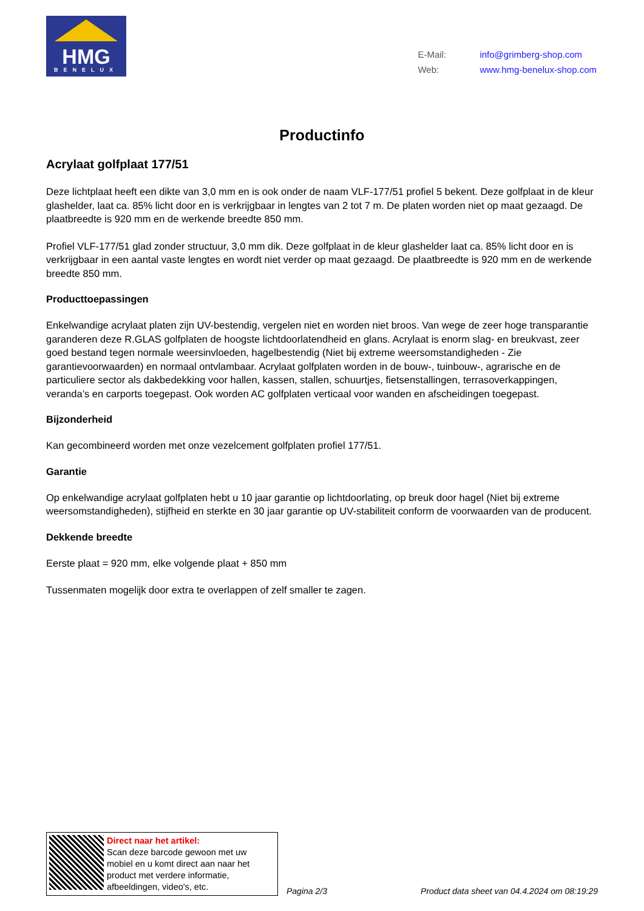HMG
BENELUX
| E-Mail: | info@grimberg-shop.com |
| Web: | www.hmg-benelux-shop.com |
Productinfo
Acrylaat golfplaat 177/51
Deze lichtplaat heeft een dikte van 3,0 mm en is ook onder de naam VLF-177/51 profiel 5 bekent. Deze golfplaat in de kleur glashelder, laat ca. 85% licht door en is verkrijgbaar in lengtes van 2 tot 7 m. De platen worden niet op maat gezaagd. De plaatbreedte is 920 mm en de werkende breedte 850 mm.
Profiel VLF-177/51 glad zonder structuur, 3,0 mm dik. Deze golfplaat in de kleur glashelder laat ca. 85% licht door en is verkrijgbaar in een aantal vaste lengtes en wordt niet verder op maat gezaagd. De plaatbreedte is 920 mm en de werkende breedte 850 mm.
Producttoepassingen
Enkelwandige acrylaat platen zijn UV-bestendig, vergelen niet en worden niet broos. Van wege de zeer hoge transparantie garanderen deze R.GLAS golfplaten de hoogste lichtdoorlatendheid en glans. Acrylaat is enorm slag- en breukvast, zeer goed bestand tegen normale weersinvloeden, hagelbestendig (Niet bij extreme weersomstandigheden - Zie garantievoorwaarden) en normaal ontvlambaar. Acrylaat golfplaten worden in de bouw-, tuinbouw-, agrarische en de particuliere sector als dakbedekking voor hallen, kassen, stallen, schuurtjes, fietsenstallingen, terrasoverkappingen, veranda’s en carports toegepast. Ook worden AC golfplaten verticaal voor wanden en afscheidingen toegepast.
Bijzonderheid
Kan gecombineerd worden met onze vezelcement golfplaten profiel 177/51.
Garantie
Op enkelwandige acrylaat golfplaten hebt u 10 jaar garantie op lichtdoorlating, op breuk door hagel (Niet bij extreme weersomstandigheden), stijfheid en sterkte en 30 jaar garantie op UV-stabiliteit conform de voorwaarden van de producent.
Dekkende breedte
Eerste plaat = 920 mm, elke volgende plaat + 850 mm
Tussenmaten mogelijk door extra te overlappen of zelf smaller te zagen.
Direct naar het artikel:
Scan deze barcode gewoon met uw mobiel en u komt direct aan naar het product met verdere informatie, afbeeldingen, video's, etc.
Pagina 2/3 Product data sheet van 04.4.2024 om 08:19:29